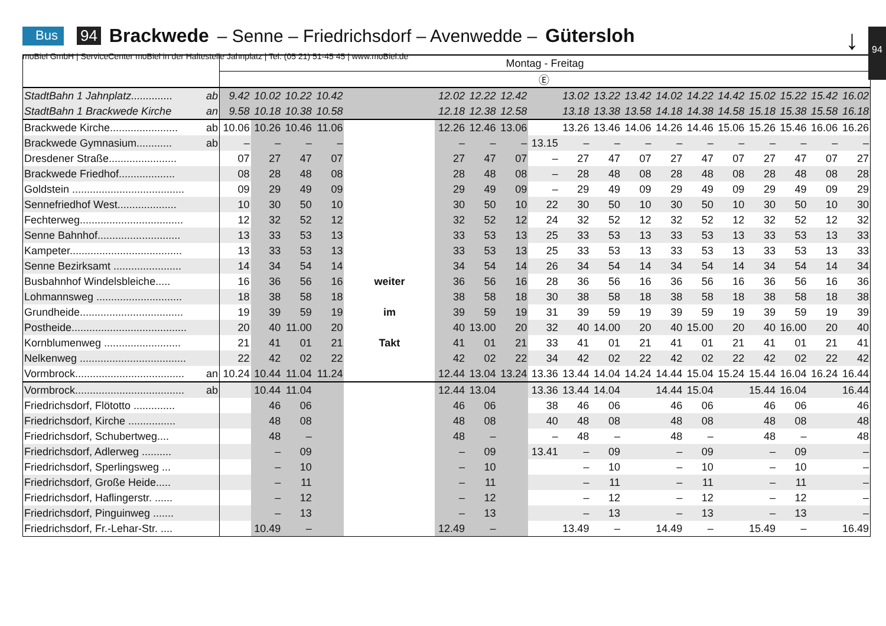Bus 94 Brackwede – Senne – Friedrichsdorf – Avenwedde – Gütersloh
moBiel GmbH | ServiceCenter moBiel in der Haltestelle Jahnplatz | Tel. (05 21) 51-45 45 | www.moBiel.de
↓ 94
| | | Montag - Freitag | | | | | | | | | | | | | | | | | | |
| | | | | | | | | | | Ⓔ | | | | | | | | | | |
| StadtBahn 1 Jahnplatz.............. | ab | 9.42 | 10.02 | 10.22 | 10.42 | | 12.02 | 12.22 | 12.42 | | 13.02 | 13.22 | 13.42 | 14.02 | 14.22 | 14.42 | 15.02 | 15.22 | 15.42 | 16.02 |
| StadtBahn 1 Brackwede Kirche | an | 9.58 | 10.18 | 10.38 | 10.58 | | 12.18 | 12.38 | 12.58 | | 13.18 | 13.38 | 13.58 | 14.18 | 14.38 | 14.58 | 15.18 | 15.38 | 15.58 | 16.18 |
| Brackwede Kirche....................... | ab | 10.06 | 10.26 | 10.46 | 11.06 | | 12.26 | 12.46 | 13.06 | | 13.26 | 13.46 | 14.06 | 14.26 | 14.46 | 15.06 | 15.26 | 15.46 | 16.06 | 16.26 |
| Brackwede Gymnasium............ | ab | – | – | – | – | | – | – | – | 13.15 | – | – | – | – | – | – | – | – | – | – |
| Dresdener Straße....................... | | 07 | 27 | 47 | 07 | | 27 | 47 | 07 | – | 27 | 47 | 07 | 27 | 47 | 07 | 27 | 47 | 07 | 27 |
| Brackwede Friedhof................... | | 08 | 28 | 48 | 08 | | 28 | 48 | 08 | – | 28 | 48 | 08 | 28 | 48 | 08 | 28 | 48 | 08 | 28 |
| Goldstein ...................................... | | 09 | 29 | 49 | 09 | | 29 | 49 | 09 | – | 29 | 49 | 09 | 29 | 49 | 09 | 29 | 49 | 09 | 29 |
| Sennefriedhof West.................... | | 10 | 30 | 50 | 10 | | 30 | 50 | 10 | 22 | 30 | 50 | 10 | 30 | 50 | 10 | 30 | 50 | 10 | 30 |
| Fechterweg................................... | | 12 | 32 | 52 | 12 | | 32 | 52 | 12 | 24 | 32 | 52 | 12 | 32 | 52 | 12 | 32 | 52 | 12 | 32 |
| Senne Bahnhof............................ | | 13 | 33 | 53 | 13 | | 33 | 53 | 13 | 25 | 33 | 53 | 13 | 33 | 53 | 13 | 33 | 53 | 13 | 33 |
| Kampeter...................................... | | 13 | 33 | 53 | 13 | | 33 | 53 | 13 | 25 | 33 | 53 | 13 | 33 | 53 | 13 | 33 | 53 | 13 | 33 |
| Senne Bezirksamt ....................... | | 14 | 34 | 54 | 14 | | 34 | 54 | 14 | 26 | 34 | 54 | 14 | 34 | 54 | 14 | 34 | 54 | 14 | 34 |
| Busbahnhof Windelsbleiche..... | | 16 | 36 | 56 | 16 | weiter | 36 | 56 | 16 | 28 | 36 | 56 | 16 | 36 | 56 | 16 | 36 | 56 | 16 | 36 |
| Lohmannsweg ............................. | | 18 | 38 | 58 | 18 | | 38 | 58 | 18 | 30 | 38 | 58 | 18 | 38 | 58 | 18 | 38 | 58 | 18 | 38 |
| Grundheide................................... | | 19 | 39 | 59 | 19 | im | 39 | 59 | 19 | 31 | 39 | 59 | 19 | 39 | 59 | 19 | 39 | 59 | 19 | 39 |
| Postheide....................................... | | 20 | 40 | 11.00 | 20 | | 40 | 13.00 | 20 | 32 | 40 | 14.00 | 20 | 40 | 15.00 | 20 | 40 | 16.00 | 20 | 40 |
| Kornblumenweg .......................... | | 21 | 41 | 01 | 21 | Takt | 41 | 01 | 21 | 33 | 41 | 01 | 21 | 41 | 01 | 21 | 41 | 01 | 21 | 41 |
| Nelkenweg .................................... | | 22 | 42 | 02 | 22 | | 42 | 02 | 22 | 34 | 42 | 02 | 22 | 42 | 02 | 22 | 42 | 02 | 22 | 42 |
| Vormbrock..................................... | an | 10.24 | 10.44 | 11.04 | 11.24 | | 12.44 | 13.04 | 13.24 | 13.36 | 13.44 | 14.04 | 14.24 | 14.44 | 15.04 | 15.24 | 15.44 | 16.04 | 16.24 | 16.44 |
| Vormbrock..................................... | ab | | 10.44 | 11.04 | | | 12.44 | 13.04 | | 13.36 | 13.44 | 14.04 | | 14.44 | 15.04 | | 15.44 | 16.04 | | 16.44 |
| Friedrichsdorf, Flötotto .............. | | | 46 | 06 | | | 46 | 06 | | 38 | 46 | 06 | | 46 | 06 | | 46 | 06 | | 46 |
| Friedrichsdorf, Kirche ................ | | | 48 | 08 | | | 48 | 08 | | 40 | 48 | 08 | | 48 | 08 | | 48 | 08 | | 48 |
| Friedrichsdorf, Schubertweg.... | | | 48 | – | | | 48 | – | | – | 48 | – | | 48 | – | | 48 | – | | 48 |
| Friedrichsdorf, Adlerweg .......... | | | – | 09 | | | – | 09 | | 13.41 | – | 09 | | – | 09 | | – | 09 | | – |
| Friedrichsdorf, Sperlingsweg ... | | | – | 10 | | | – | 10 | | | – | 10 | | – | 10 | | – | 10 | | – |
| Friedrichsdorf, Große Heide..... | | | – | 11 | | | – | 11 | | | – | 11 | | – | 11 | | – | 11 | | – |
| Friedrichsdorf, Haflingerstr. ...... | | | – | 12 | | | – | 12 | | | – | 12 | | – | 12 | | – | 12 | | – |
| Friedrichsdorf, Pinguinweg ....... | | | – | 13 | | | – | 13 | | | – | 13 | | – | 13 | | – | 13 | | – |
| Friedrichsdorf, Fr.-Lehar-Str. .... | | | 10.49 | – | | | 12.49 | – | | | 13.49 | – | | 14.49 | – | | 15.49 | – | | 16.49 |